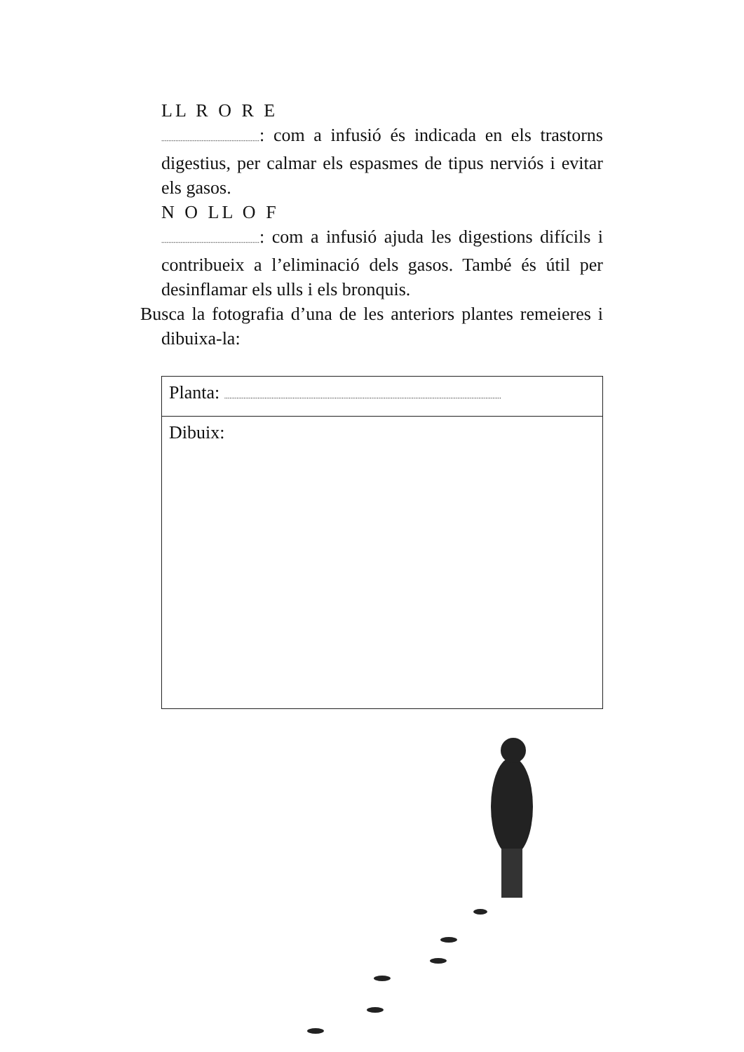LL R O R E
........................................................: com a infusió és indicada en els trastorns digestius, per calmar els espasmes de tipus nerviós i evitar els gasos.
N O LL O F
........................................................: com a infusió ajuda les digestions difícils i contribueix a l’eliminació dels gasos. També és útil per desinflamar els ulls i els bronquis.
Busca la fotografia d’una de les anteriors plantes remeieres i dibuixa-la:
| Planta: .............................................................................................................................................................. |
| Dibuix: |